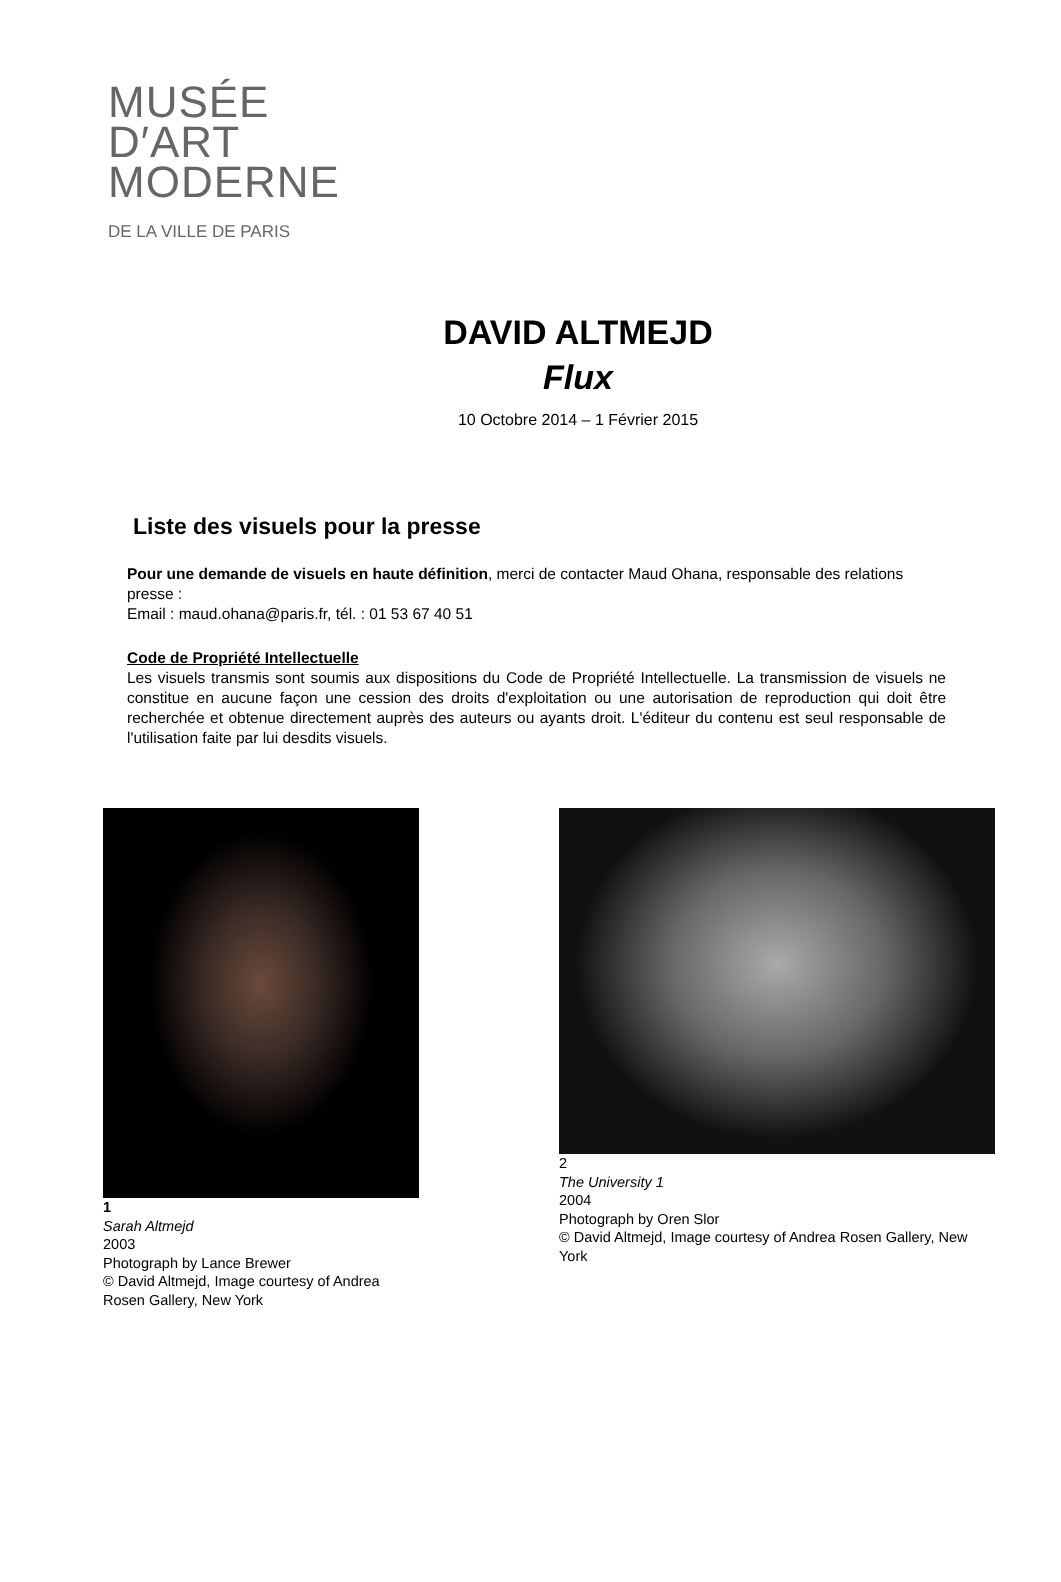MUSÉE
D′ART
MODERNE
DE LA VILLE DE PARIS
DAVID ALTMEJD
Flux
10 Octobre 2014 – 1 Février 2015
Liste des visuels pour la presse
Pour une demande de visuels en haute définition, merci de contacter Maud Ohana, responsable des relations presse :
Email : maud.ohana@paris.fr, tél. : 01 53 67 40 51
Code de Propriété Intellectuelle
Les visuels transmis sont soumis aux dispositions du Code de Propriété Intellectuelle. La transmission de visuels ne constitue en aucune façon une cession des droits d'exploitation ou une autorisation de reproduction qui doit être recherchée et obtenue directement auprès des auteurs ou ayants droit. L'éditeur du contenu est seul responsable de l'utilisation faite par lui desdits visuels.
1
Sarah Altmejd
2003
Photograph by Lance Brewer
© David Altmejd, Image courtesy of Andrea Rosen Gallery, New York
2
The University 1
2004
Photograph by Oren Slor
© David Altmejd, Image courtesy of Andrea Rosen Gallery, New York